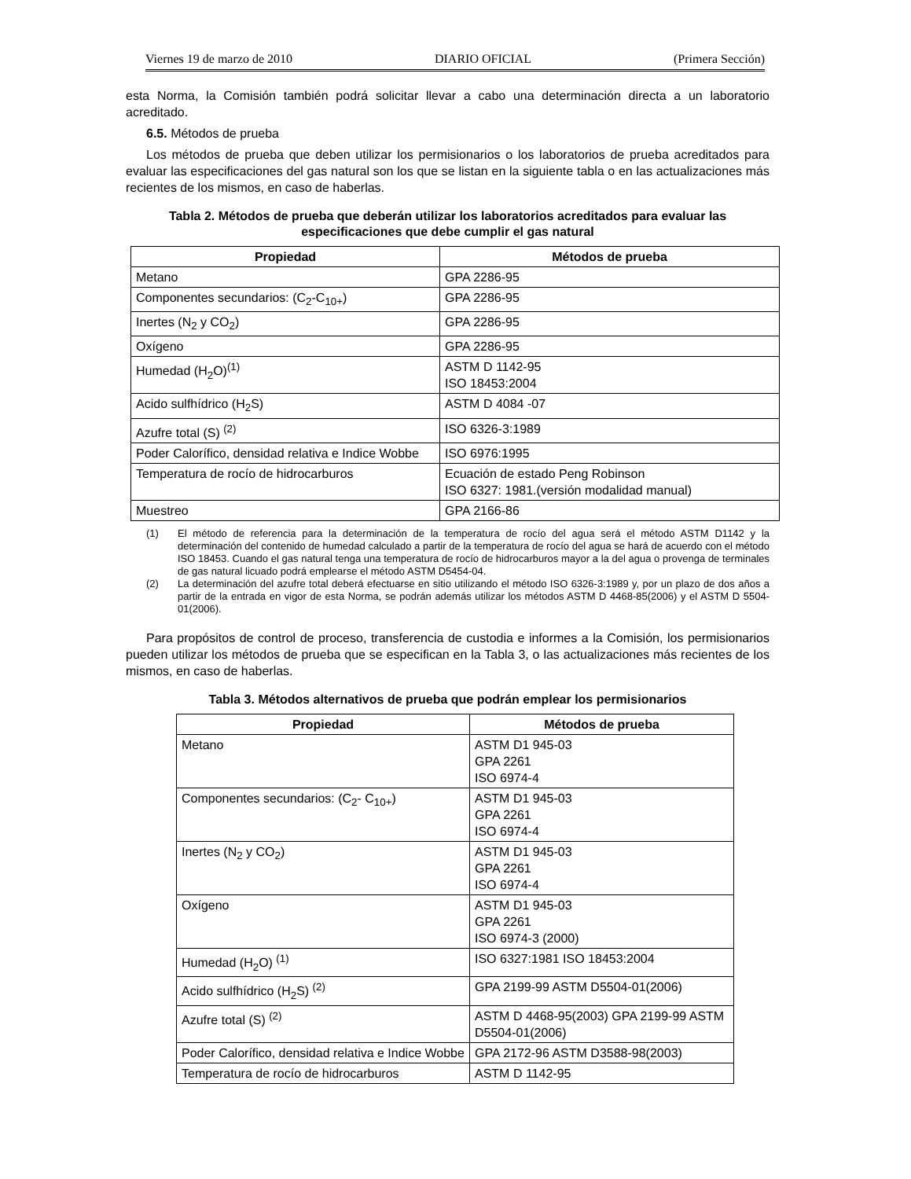Viernes 19 de marzo de 2010 DIARIO OFICIAL (Primera Sección)
esta Norma, la Comisión también podrá solicitar llevar a cabo una determinación directa a un laboratorio acreditado.
6.5. Métodos de prueba
Los métodos de prueba que deben utilizar los permisionarios o los laboratorios de prueba acreditados para evaluar las especificaciones del gas natural son los que se listan en la siguiente tabla o en las actualizaciones más recientes de los mismos, en caso de haberlas.
Tabla 2. Métodos de prueba que deberán utilizar los laboratorios acreditados para evaluar las especificaciones que debe cumplir el gas natural
| Propiedad | Métodos de prueba |
| --- | --- |
| Metano | GPA 2286-95 |
| Componentes secundarios: (C<sub>2</sub>-C<sub>10+</sub>) | GPA 2286-95 |
| Inertes (N<sub>2</sub> y CO<sub>2</sub>) | GPA 2286-95 |
| Oxígeno | GPA 2286-95 |
| Humedad (H<sub>2</sub>O)<sup>(1)</sup> | ASTM D 1142-95 ISO 18453:2004 |
| Acido sulfhídrico (H<sub>2</sub>S) | ASTM D 4084 -07 |
| Azufre total (S) <sup>(2)</sup> | ISO 6326-3:1989 |
| Poder Calorífico, densidad relativa e Indice Wobbe | ISO 6976:1995 |
| Temperatura de rocío de hidrocarburos | Ecuación de estado Peng Robinson ISO 6327: 1981.(versión modalidad manual) |
| Muestreo | GPA 2166-86 |
(1) El método de referencia para la determinación de la temperatura de rocío del agua será el método ASTM D1142 y la determinación del contenido de humedad calculado a partir de la temperatura de rocío del agua se hará de acuerdo con el método ISO 18453. Cuando el gas natural tenga una temperatura de rocío de hidrocarburos mayor a la del agua o provenga de terminales de gas natural licuado podrá emplearse el método ASTM D5454-04.
(2) La determinación del azufre total deberá efectuarse en sitio utilizando el método ISO 6326-3:1989 y, por un plazo de dos años a partir de la entrada en vigor de esta Norma, se podrán además utilizar los métodos ASTM D 4468-85(2006) y el ASTM D 5504-01(2006).
Para propósitos de control de proceso, transferencia de custodia e informes a la Comisión, los permisionarios pueden utilizar los métodos de prueba que se especifican en la Tabla 3, o las actualizaciones más recientes de los mismos, en caso de haberlas.
Tabla 3. Métodos alternativos de prueba que podrán emplear los permisionarios
| Propiedad | Métodos de prueba |
| --- | --- |
| Metano | ASTM D1 945-03 GPA 2261 ISO 6974-4 |
| Componentes secundarios: (C<sub>2</sub>- C<sub>10+</sub>) | ASTM D1 945-03 GPA 2261 ISO 6974-4 |
| Inertes (N<sub>2</sub> y CO<sub>2</sub>) | ASTM D1 945-03 GPA 2261 ISO 6974-4 |
| Oxígeno | ASTM D1 945-03 GPA 2261 ISO 6974-3 (2000) |
| Humedad (H<sub>2</sub>O) <sup>(1)</sup> | ISO 6327:1981 ISO 18453:2004 |
| Acido sulfhídrico (H<sub>2</sub>S) <sup>(2)</sup> | GPA 2199-99 ASTM D5504-01(2006) |
| Azufre total (S) <sup>(2)</sup> | ASTM D 4468-95(2003) GPA 2199-99 ASTM D5504-01(2006) |
| Poder Calorífico, densidad relativa e Indice Wobbe | GPA 2172-96 ASTM D3588-98(2003) |
| Temperatura de rocío de hidrocarburos | ASTM D 1142-95 |